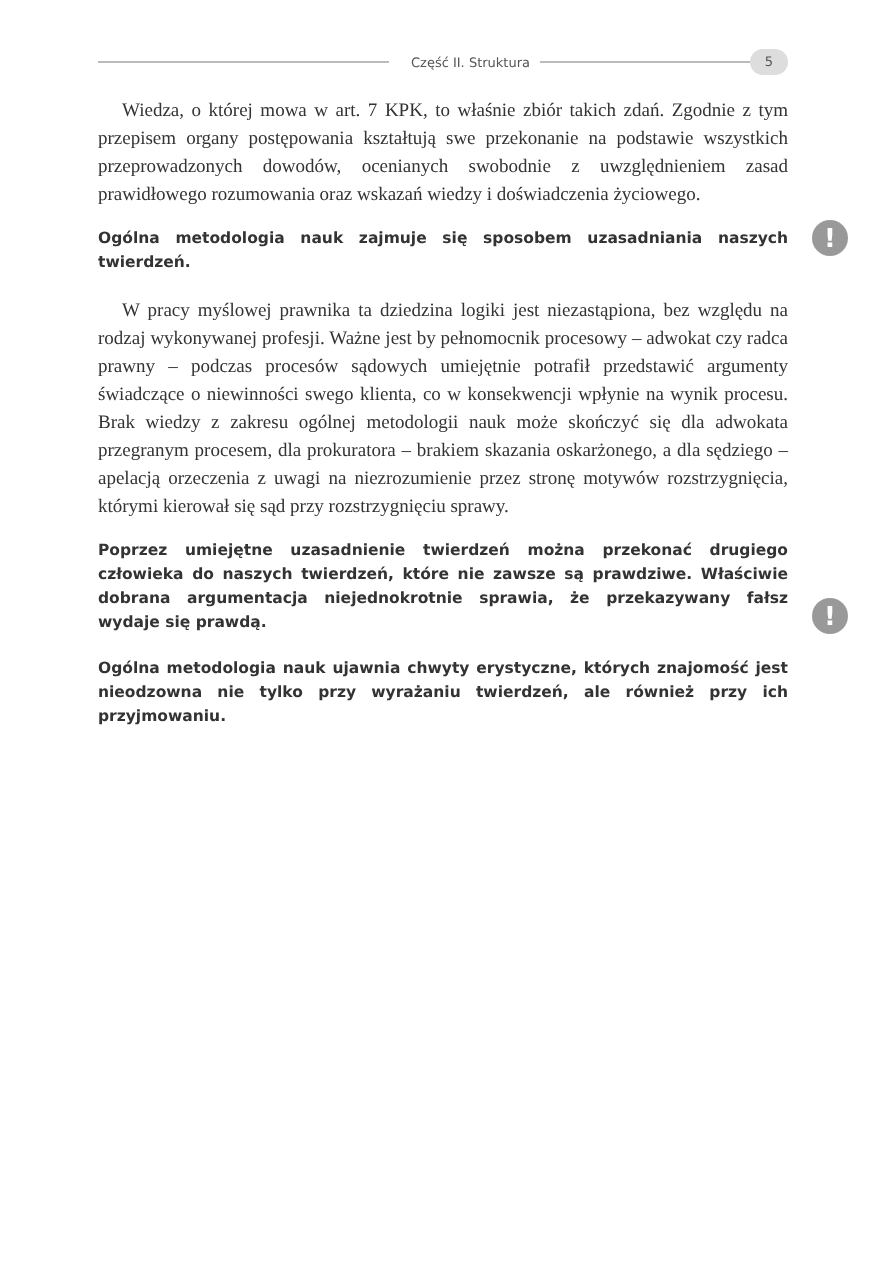Część II. Struktura
5
Wiedza, o której mowa w art. 7 KPK, to właśnie zbiór takich zdań. Zgodnie z tym przepisem organy postępowania kształtują swe przekonanie na podstawie wszystkich przeprowadzonych dowodów, ocenianych swobodnie z uwzględnieniem zasad prawidłowego rozumowania oraz wskazań wiedzy i doświadczenia życiowego.
! Ogólna metodologia nauk zajmuje się sposobem uzasadniania naszych twierdzeń.
W pracy myślowej prawnika ta dziedzina logiki jest niezastąpiona, bez względu na rodzaj wykonywanej profesji. Ważne jest by pełnomocnik procesowy – adwokat czy radca prawny – podczas procesów sądowych umiejętnie potrafił przedstawić argumenty świadczące o niewinności swego klienta, co w konsekwencji wpłynie na wynik procesu. Brak wiedzy z zakresu ogólnej metodologii nauk może skończyć się dla adwokata przegranym procesem, dla prokuratora – brakiem skazania oskarżonego, a dla sędziego – apelacją orzeczenia z uwagi na niezrozumienie przez stronę motywów rozstrzygnięcia, którymi kierował się sąd przy rozstrzygnięciu sprawy.
!
Poprzez umiejętne uzasadnienie twierdzeń można przekonać drugiego człowieka do naszych twierdzeń, które nie zawsze są prawdziwe. Właściwie dobrana argumentacja niejednokrotnie sprawia, że przekazywany fałsz wydaje się prawdą.
Ogólna metodologia nauk ujawnia chwyty erystyczne, których znajomość jest nieodzowna nie tylko przy wyrażaniu twierdzeń, ale również przy ich przyjmowaniu.